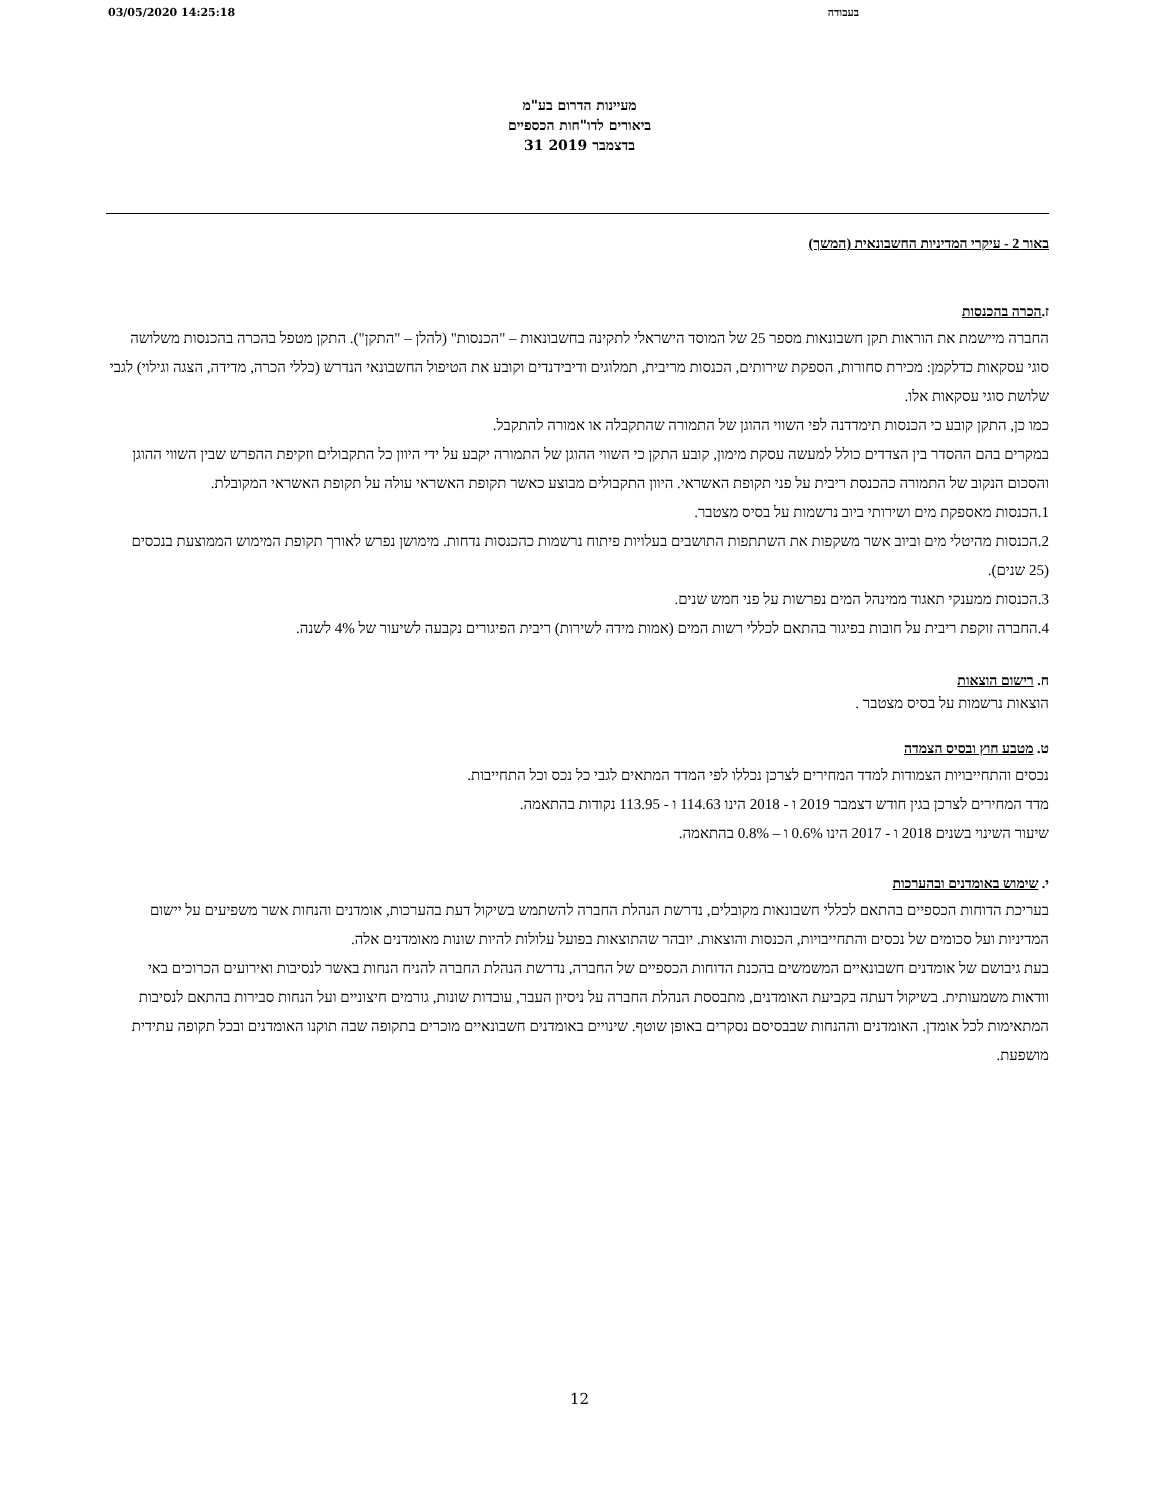03/05/2020 14:25:18 בעבודה
מעיינות הדרום בע"מ
ביאורים לדו"חות הכספיים
31 בדצמבר 2019
באור 2 - עיקרי המדיניות החשבונאית (המשך)
ז.הכרה בהכנסות
החברה מיישמת את הוראות תקן חשבונאות מספר 25 של המוסד הישראלי לתקינה בחשבונאות – "הכנסות" (להלן – "התקן"). התקן מטפל בהכרה בהכנסות משלושה סוגי עסקאות כדלקמן: מכירת סחורות, הספקת שירותים, הכנסות מריבית, תמלוגים ודיבידנדים וקובע את הטיפול החשבונאי הנדרש (כללי הכרה, מדידה, הצגה וגילוי) לגבי שלושת סוגי עסקאות אלו.
כמו כן, התקן קובע כי הכנסות תימדדנה לפי השווי ההוגן של התמורה שהתקבלה או אמורה להתקבל.
במקרים בהם ההסדר בין הצדדים כולל למעשה עסקת מימון, קובע התקן כי השווי ההוגן של התמורה יקבע על ידי היוון כל התקבולים וזקיפת ההפרש שבין השווי ההוגן והסכום הנקוב של התמורה כהכנסת ריבית על פני תקופת האשראי. היוון התקבולים מבוצע כאשר תקופת האשראי עולה על תקופת האשראי המקובלת.
1.הכנסות מאספקת מים ושירותי ביוב נרשמות על בסיס מצטבר.
2.הכנסות מהיטלי מים וביוב אשר משקפות את השתתפות התושבים בעלויות פיתוח נרשמות כהכנסות נדחות. מימושן נפרש לאורך תקופת המימוש הממוצעת בנכסים (25 שנים).
3.הכנסות ממענקי תאגוד ממינהל המים נפרשות על פני חמש שנים.
4.החברה זוקפת ריבית על חובות בפיגור בהתאם לכללי רשות המים (אמות מידה לשירות) ריבית הפיגורים נקבעה לשיעור של 4% לשנה.
ח. רישום הוצאות
הוצאות נרשמות על בסיס מצטבר .
ט. מטבע חוץ ובסיס הצמדה
נכסים והתחייבויות הצמודות למדד המחירים לצרכן נכללו לפי המדד המתאים לגבי כל נכס וכל התחייבות.
מדד המחירים לצרכן בגין חודש דצמבר 2019 ו - 2018 הינו 114.63 ו - 113.95 נקודות בהתאמה.
שיעור השינוי בשנים 2018 ו - 2017 הינו 0.6% ו – 0.8% בהתאמה.
י. שימוש באומדנים ובהערכות
בעריכת הדוחות הכספיים בהתאם לכללי חשבונאות מקובלים, נדרשת הנהלת החברה להשתמש בשיקול דעת בהערכות, אומדנים והנחות אשר משפיעים על יישום המדיניות ועל סכומים של נכסים והתחייבויות, הכנסות והוצאות. יובהר שהתוצאות בפועל עלולות להיות שונות מאומדנים אלה.
בעת גיבושם של אומדנים חשבונאיים המשמשים בהכנת הדוחות הכספיים של החברה, נדרשת הנהלת החברה להניח הנחות באשר לנסיבות ואירועים הכרוכים באי וודאות משמעותית. בשיקול דעתה בקביעת האומדנים, מתבססת הנהלת החברה על ניסיון העבר, עובדות שונות, גורמים חיצוניים ועל הנחות סבירות בהתאם לנסיבות המתאימות לכל אומדן. האומדנים וההנחות שבבסיסם נסקרים באופן שוטף. שינויים באומדנים חשבונאיים מוכרים בתקופה שבה תוקנו האומדנים ובכל תקופה עתידית מושפעת.
12